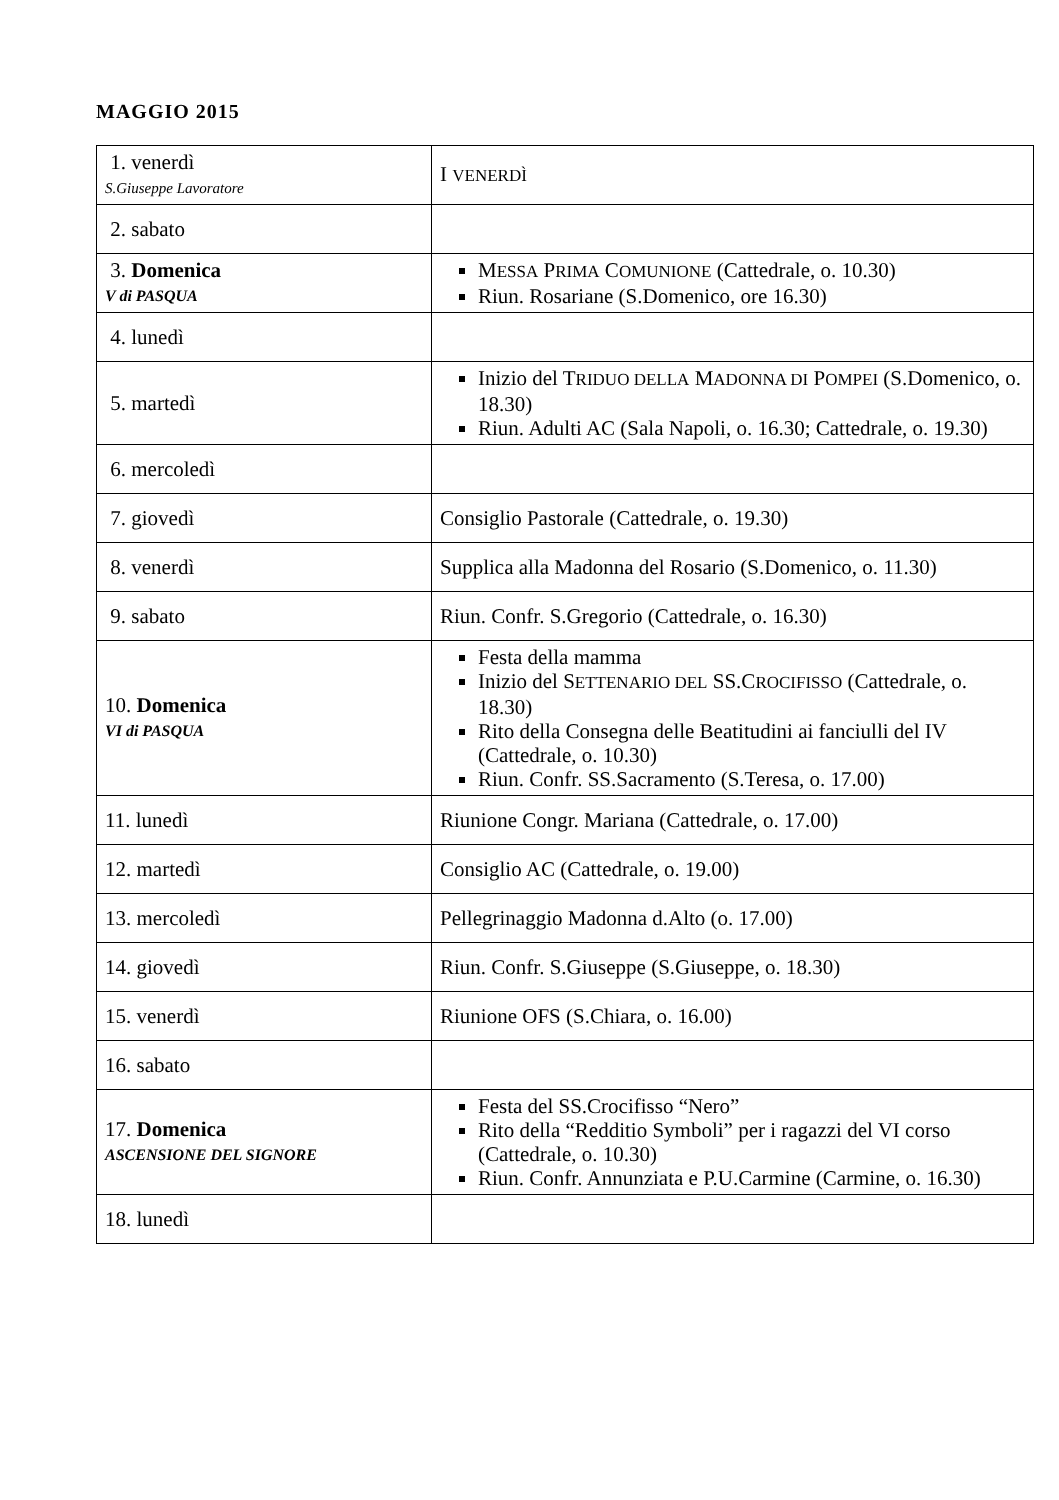MAGGIO 2015
| 1. venerdì S.Giuseppe Lavoratore | I VENERDÌ |
| 2. sabato | |
| 3. Domenica V di PASQUA | M ESSA P RIMA C OMUNIONE (Cattedrale, o. 10.30) Riun. Rosariane (S.Domenico, ore 16.30) |
| 4. lunedì | |
| 5. martedì | Inizio del T RIDUO DELLA M ADONNA DI P OMPEI (S.Domenico, o. 18.30) Riun. Adulti AC (Sala Napoli, o. 16.30; Cattedrale, o. 19.30) |
| 6. mercoledì | |
| 7. giovedì | Consiglio Pastorale (Cattedrale, o. 19.30) |
| 8. venerdì | Supplica alla Madonna del Rosario (S.Domenico, o. 11.30) |
| 9. sabato | Riun. Confr. S.Gregorio (Cattedrale, o. 16.30) |
| 10. Domenica VI di PASQUA | Festa della mamma Inizio del S ETTENARIO DEL SS.C ROCIFISSO (Cattedrale, o. 18.30) Rito della Consegna delle Beatitudini ai fanciulli del IV (Cattedrale, o. 10.30) Riun. Confr. SS.Sacramento (S.Teresa, o. 17.00) |
| 11. lunedì | Riunione Congr. Mariana (Cattedrale, o. 17.00) |
| 12. martedì | Consiglio AC (Cattedrale, o. 19.00) |
| 13. mercoledì | Pellegrinaggio Madonna d.Alto (o. 17.00) |
| 14. giovedì | Riun. Confr. S.Giuseppe (S.Giuseppe, o. 18.30) |
| 15. venerdì | Riunione OFS (S.Chiara, o. 16.00) |
| 16. sabato | |
| 17. Domenica ASCENSIONE DEL SIGNORE | Festa del SS.Crocifisso “Nero” Rito della “Redditio Symboli” per i ragazzi del VI corso (Cattedrale, o. 10.30) Riun. Confr. Annunziata e P.U.Carmine (Carmine, o. 16.30) |
| 18. lunedì | |